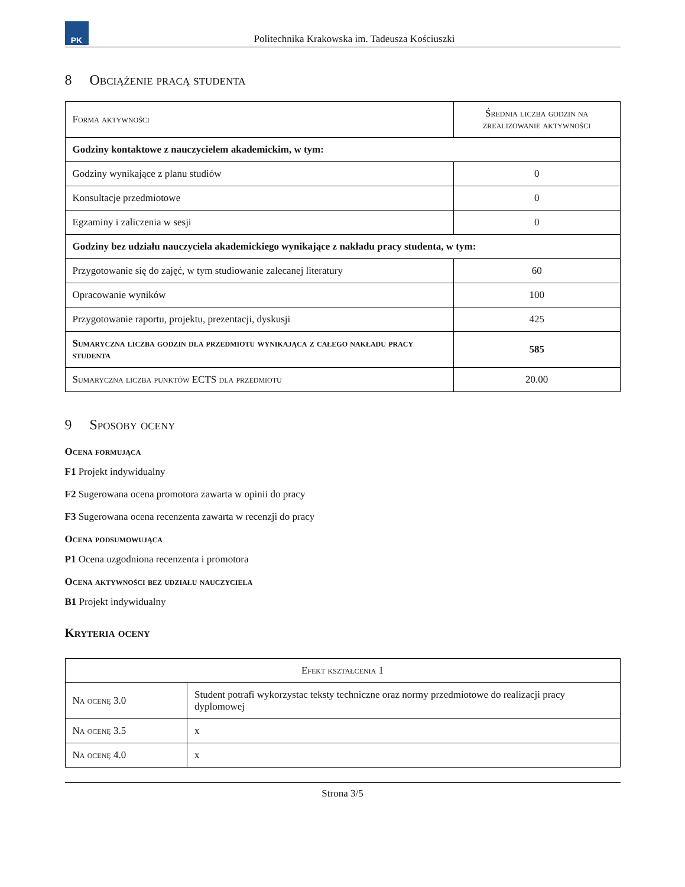PK
Politechnika Krakowska im. Tadeusza Kościuszki
8 Obciążenie pracą studenta
| Forma aktywności | Średnia liczba godzin na zrealizowanie aktywności |
| --- | --- |
| Godziny kontaktowe z nauczycielem akademickim, w tym: | |
| Godziny wynikające z planu studiów | 0 |
| Konsultacje przedmiotowe | 0 |
| Egzaminy i zaliczenia w sesji | 0 |
| Godziny bez udziału nauczyciela akademickiego wynikające z nakładu pracy studenta, w tym: | |
| Przygotowanie się do zajęć, w tym studiowanie zalecanej literatury | 60 |
| Opracowanie wyników | 100 |
| Przygotowanie raportu, projektu, prezentacji, dyskusji | 425 |
| Sumaryczna liczba godzin dla przedmiotu wynikająca z całego nakładu pracy studenta | 585 |
| Sumaryczna liczba punktów ECTS dla przedmiotu | 20.00 |
9 Sposoby oceny
Ocena formująca
F1 Projekt indywidualny
F2 Sugerowana ocena promotora zawarta w opinii do pracy
F3 Sugerowana ocena recenzenta zawarta w recenzji do pracy
Ocena podsumowująca
P1 Ocena uzgodniona recenzenta i promotora
Ocena aktywności bez udziału nauczyciela
B1 Projekt indywidualny
Kryteria oceny
| Efekt kształcenia 1 | |
| --- | --- |
| Na ocenę 3.0 | Student potrafi wykorzystac teksty techniczne oraz normy przedmiotowe do realizacji pracy dyplomowej |
| Na ocenę 3.5 | x |
| Na ocenę 4.0 | x |
Strona 3/5